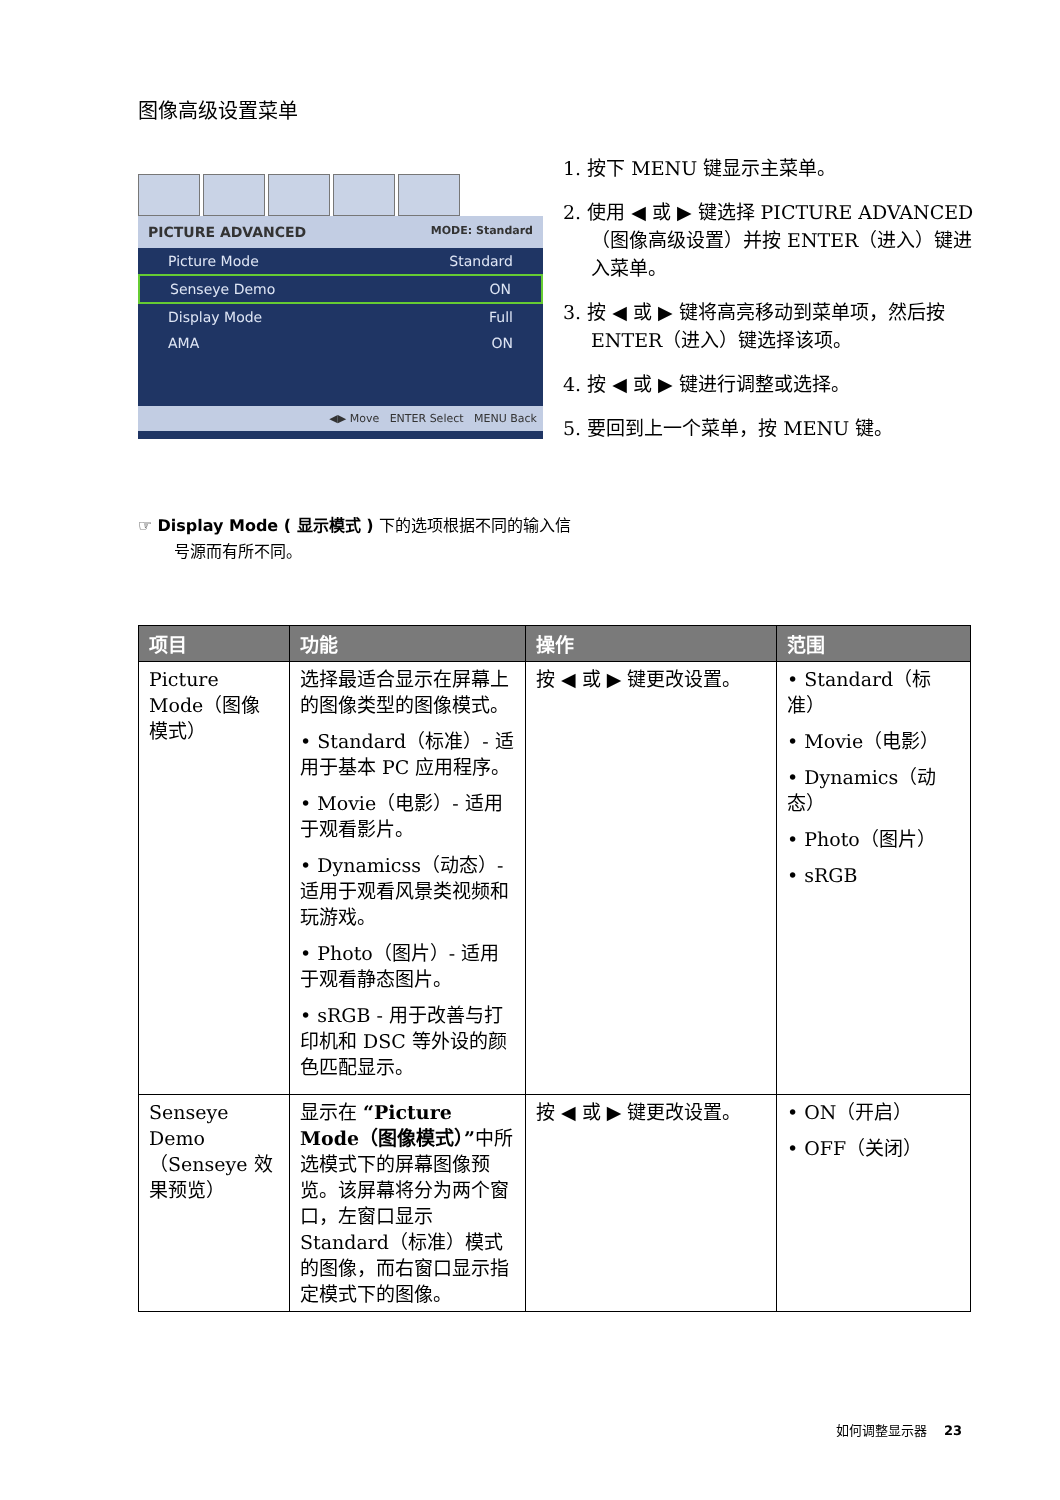图像高级设置菜单
PICTURE ADVANCED MODE: Standard
Picture Mode Standard
Senseye Demo ON
Display Mode Full
AMA ON
◀▶ Move ENTER Select MENU Back
1. 按下 MENU 键显示主菜单。
2. 使用 ◀ 或 ▶ 键选择 PICTURE ADVANCED（图像高级设置）并按 ENTER（进入）键进入菜单。
3. 按 ◀ 或 ▶ 键将高亮移动到菜单项，然后按 ENTER（进入）键选择该项。
4. 按 ◀ 或 ▶ 键进行调整或选择。
5. 要回到上一个菜单，按 MENU 键。
☞ Display Mode ( 显示模式 ) 下的选项根据不同的输入信号源而有所不同。
| 项目 | 功能 | 操作 | 范围 |
| --- | --- | --- | --- |
| Picture Mode（图像模式） | 选择最适合显示在屏幕上的图像类型的图像模式。 • Standard（标准）- 适用于基本 PC 应用程序。 • Movie（电影）- 适用于观看影片。 • Dynamicss（动态）- 适用于观看风景类视频和玩游戏。 • Photo（图片）- 适用于观看静态图片。 • sRGB - 用于改善与打印机和 DSC 等外设的颜色匹配显示。 | 按 ◀ 或 ▶ 键更改设置。 | • Standard（标准） • Movie（电影） • Dynamics（动态） • Photo（图片） • sRGB |
| Senseye Demo（Senseye 效果预览） | 显示在 “Picture Mode（图像模式）” 中所选模式下的屏幕图像预览。该屏幕将分为两个窗口，左窗口显示 Standard（标准）模式的图像，而右窗口显示指定模式下的图像。 | 按 ◀ 或 ▶ 键更改设置。 | • ON（开启） • OFF（关闭） |
如何调整显示器 23